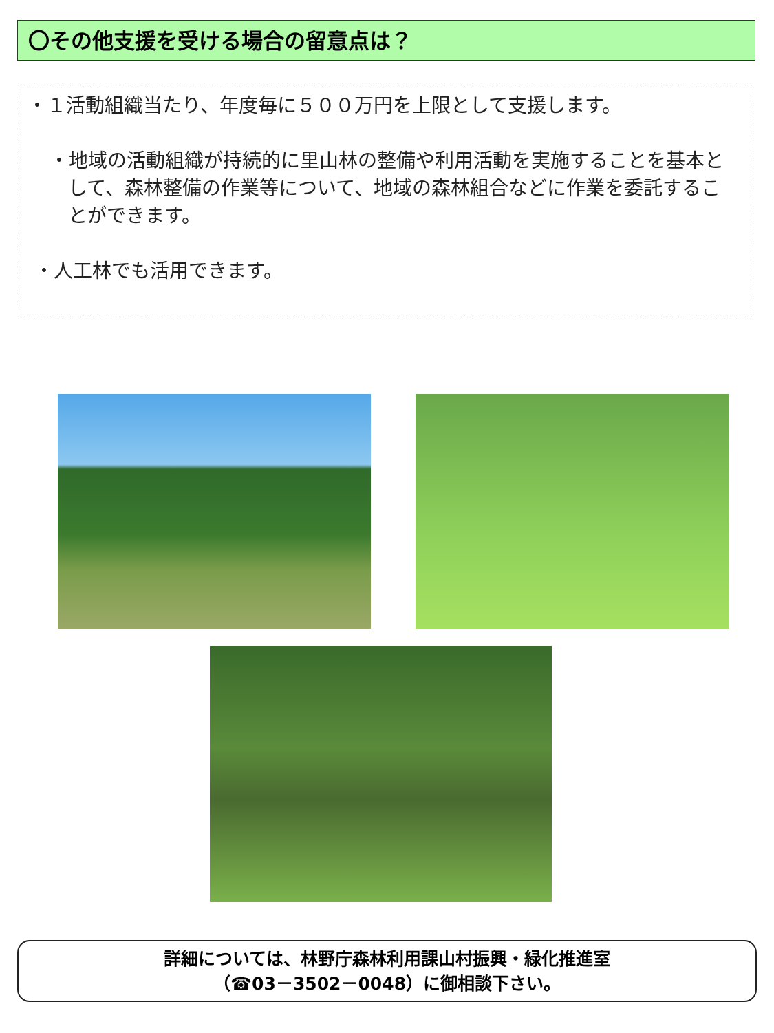〇その他支援を受ける場合の留意点は？
・１活動組織当たり、年度毎に５００万円を上限として支援します。
・地域の活動組織が持続的に里山林の整備や利用活動を実施することを基本として、森林整備の作業等について、地域の森林組合などに作業を委託することができます。
・人工林でも活用できます。
詳細については、林野庁森林利用課山村振興・緑化推進室
（☎03－3502－0048）に御相談下さい。